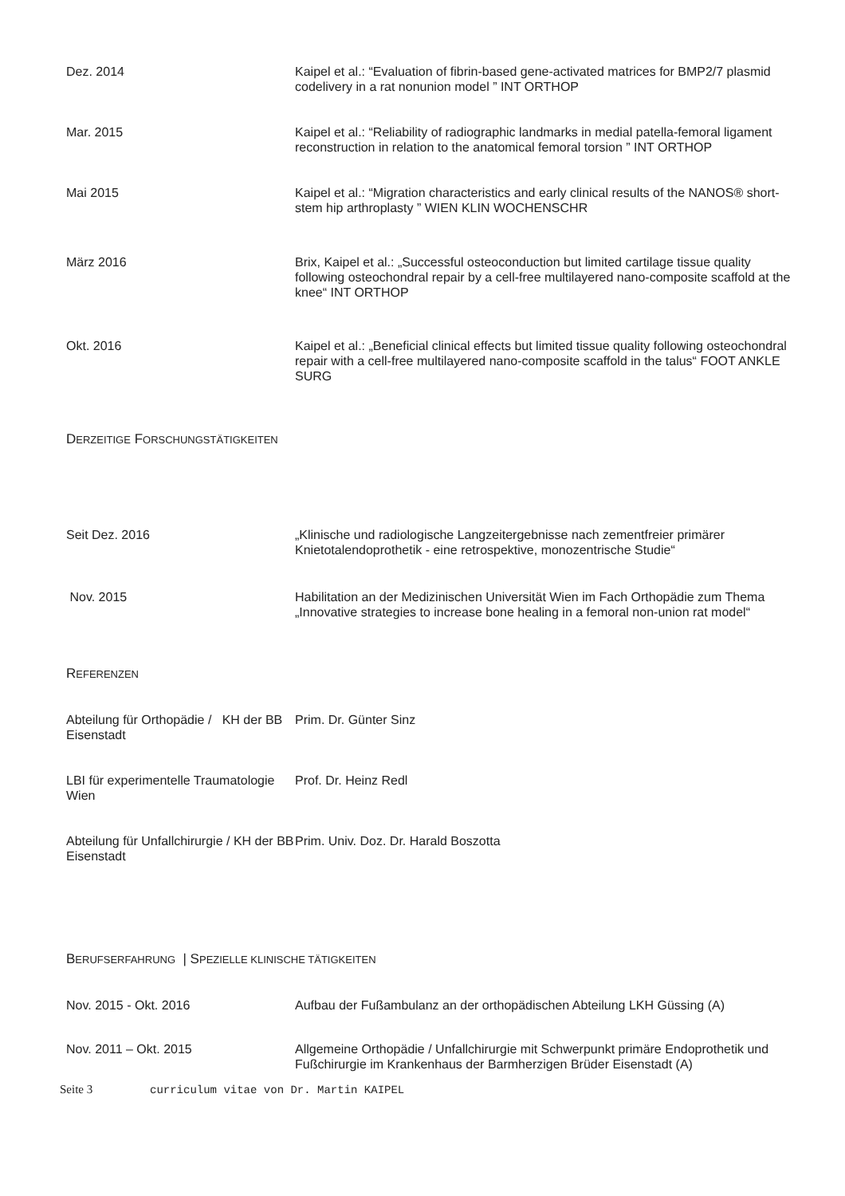| Dez. 2014 | Kaipel et al.: “Evaluation of fibrin-based gene-activated matrices for BMP2/7 plasmid codelivery in a rat nonunion model ” INT ORTHOP |
| Mar. 2015 | Kaipel et al.: “Reliability of radiographic landmarks in medial patella-femoral ligament reconstruction in relation to the anatomical femoral torsion ” INT ORTHOP |
| Mai 2015 | Kaipel et al.: “Migration characteristics and early clinical results of the NANOS® short-stem hip arthroplasty ” WIEN KLIN WOCHENSCHR |
| März 2016 | Brix, Kaipel et al.: „Successful osteoconduction but limited cartilage tissue quality following osteochondral repair by a cell-free multilayered nano-composite scaffold at the knee“ INT ORTHOP |
| Okt. 2016 | Kaipel et al.: „Beneficial clinical effects but limited tissue quality following osteochondral repair with a cell-free multilayered nano-composite scaffold in the talus“ FOOT ANKLE SURG |
DERZEITIGE FORSCHUNGSTÄTIGKEITEN
| Seit Dez. 2016 | „Klinische und radiologische Langzeitergebnisse nach zementfreier primärer Knietotalendoprothetik - eine retrospektive, monozentrische Studie“ |
| Nov. 2015 | Habilitation an der Medizinischen Universität Wien im Fach Orthopädie zum Thema „Innovative strategies to increase bone healing in a femoral non-union rat model“ |
REFERENZEN
| Abteilung für Orthopädie / KH der BB Eisenstadt | Prim. Dr. Günter Sinz |
| LBI für experimentelle Traumatologie Wien | Prof. Dr. Heinz Redl |
| Abteilung für Unfallchirurgie / KH der BB Eisenstadt | Prim. Univ. Doz. Dr. Harald Boszotta |
BERUFSERFAHRUNG | SPEZIELLE KLINISCHE TÄTIGKEITEN
| Nov. 2015 - Okt. 2016 | Aufbau der Fußambulanz an der orthopädischen Abteilung LKH Güssing (A) |
| Nov. 2011 – Okt. 2015 | Allgemeine Orthopädie / Unfallchirurgie mit Schwerpunkt primäre Endoprothetik und Fußchirurgie im Krankenhaus der Barmherzigen Brüder Eisenstadt (A) |
Seite 3 curriculum vitae von Dr. Martin KAIPEL